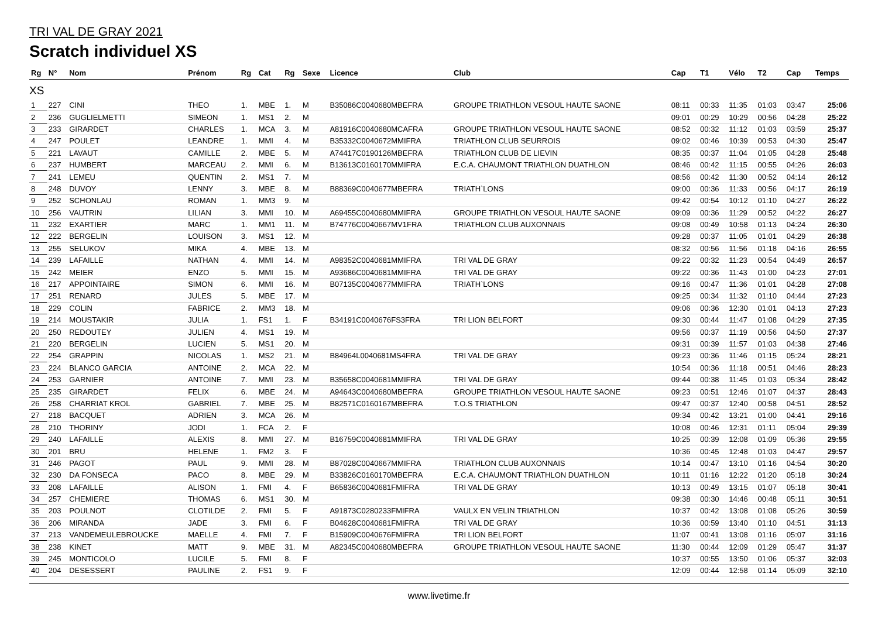TRI VAL DE GRAY 2021
Scratch individuel XS
| Rg | N° | Nom | Prénom | Rg | Cat | Rg | Sexe | Licence | Club | Cap | T1 | Vélo | T2 | Cap | Temps |
| --- | --- | --- | --- | --- | --- | --- | --- | --- | --- | --- | --- | --- | --- | --- | --- |
| XS | | | | | | | | | | | | | | | |
| 1 | 227 | CINI | THEO | 1. | MBE | 1. | M | B35086C0040680MBEFRA | GROUPE TRIATHLON VESOUL HAUTE SAONE | 08:11 | 00:33 | 11:35 | 01:03 | 03:47 | 25:06 |
| 2 | 236 | GUGLIELMETTI | SIMEON | 1. | MS1 | 2. | M | | | 09:01 | 00:29 | 10:29 | 00:56 | 04:28 | 25:22 |
| 3 | 233 | GIRARDET | CHARLES | 1. | MCA | 3. | M | A81916C0040680MCAFRA | GROUPE TRIATHLON VESOUL HAUTE SAONE | 08:52 | 00:32 | 11:12 | 01:03 | 03:59 | 25:37 |
| 4 | 247 | POULET | LEANDRE | 1. | MMI | 4. | M | B35332C0040672MMIFRA | TRIATHLON CLUB SEURROIS | 09:02 | 00:46 | 10:39 | 00:53 | 04:30 | 25:47 |
| 5 | 221 | LAVAUT | CAMILLE | 2. | MBE | 5. | M | A74417C0190126MBEFRA | TRIATHLON CLUB DE LIEVIN | 08:35 | 00:37 | 11:04 | 01:05 | 04:28 | 25:48 |
| 6 | 237 | HUMBERT | MARCEAU | 2. | MMI | 6. | M | B13613C0160170MMIFRA | E.C.A. CHAUMONT TRIATHLON DUATHLON | 08:46 | 00:42 | 11:15 | 00:55 | 04:26 | 26:03 |
| 7 | 241 | LEMEU | QUENTIN | 2. | MS1 | 7. | M | | | 08:56 | 00:42 | 11:30 | 00:52 | 04:14 | 26:12 |
| 8 | 248 | DUVOY | LENNY | 3. | MBE | 8. | M | B88369C0040677MBEFRA | TRIATH`LONS | 09:00 | 00:36 | 11:33 | 00:56 | 04:17 | 26:19 |
| 9 | 252 | SCHONLAU | ROMAN | 1. | MM3 | 9. | M | | | 09:42 | 00:54 | 10:12 | 01:10 | 04:27 | 26:22 |
| 10 | 256 | VAUTRIN | LILIAN | 3. | MMI | 10. | M | A69455C0040680MMIFRA | GROUPE TRIATHLON VESOUL HAUTE SAONE | 09:09 | 00:36 | 11:29 | 00:52 | 04:22 | 26:27 |
| 11 | 232 | EXARTIER | MARC | 1. | MM1 | 11. | M | B74776C0040667MV1FRA | TRIATHLON CLUB AUXONNAIS | 09:08 | 00:49 | 10:58 | 01:13 | 04:24 | 26:30 |
| 12 | 222 | BERGELIN | LOUISON | 3. | MS1 | 12. | M | | | 09:28 | 00:37 | 11:05 | 01:01 | 04:29 | 26:38 |
| 13 | 255 | SELUKOV | MIKA | 4. | MBE | 13. | M | | | 08:32 | 00:56 | 11:56 | 01:18 | 04:16 | 26:55 |
| 14 | 239 | LAFAILLE | NATHAN | 4. | MMI | 14. | M | A98352C0040681MMIFRA | TRI VAL DE GRAY | 09:22 | 00:32 | 11:23 | 00:54 | 04:49 | 26:57 |
| 15 | 242 | MEIER | ENZO | 5. | MMI | 15. | M | A93686C0040681MMIFRA | TRI VAL DE GRAY | 09:22 | 00:36 | 11:43 | 01:00 | 04:23 | 27:01 |
| 16 | 217 | APPOINTAIRE | SIMON | 6. | MMI | 16. | M | B07135C0040677MMIFRA | TRIATH`LONS | 09:16 | 00:47 | 11:36 | 01:01 | 04:28 | 27:08 |
| 17 | 251 | RENARD | JULES | 5. | MBE | 17. | M | | | 09:25 | 00:34 | 11:32 | 01:10 | 04:44 | 27:23 |
| 18 | 229 | COLIN | FABRICE | 2. | MM3 | 18. | M | | | 09:06 | 00:36 | 12:30 | 01:01 | 04:13 | 27:23 |
| 19 | 214 | MOUSTAKIR | JULIA | 1. | FS1 | 1. | F | B34191C0040676FS3FRA | TRI LION BELFORT | 09:30 | 00:44 | 11:47 | 01:08 | 04:29 | 27:35 |
| 20 | 250 | REDOUTEY | JULIEN | 4. | MS1 | 19. | M | | | 09:56 | 00:37 | 11:19 | 00:56 | 04:50 | 27:37 |
| 21 | 220 | BERGELIN | LUCIEN | 5. | MS1 | 20. | M | | | 09:31 | 00:39 | 11:57 | 01:03 | 04:38 | 27:46 |
| 22 | 254 | GRAPPIN | NICOLAS | 1. | MS2 | 21. | M | B84964L0040681MS4FRA | TRI VAL DE GRAY | 09:23 | 00:36 | 11:46 | 01:15 | 05:24 | 28:21 |
| 23 | 224 | BLANCO GARCIA | ANTOINE | 2. | MCA | 22. | M | | | 10:54 | 00:36 | 11:18 | 00:51 | 04:46 | 28:23 |
| 24 | 253 | GARNIER | ANTOINE | 7. | MMI | 23. | M | B35658C0040681MMIFRA | TRI VAL DE GRAY | 09:44 | 00:38 | 11:45 | 01:03 | 05:34 | 28:42 |
| 25 | 235 | GIRARDET | FELIX | 6. | MBE | 24. | M | A94643C0040680MBEFRA | GROUPE TRIATHLON VESOUL HAUTE SAONE | 09:23 | 00:51 | 12:46 | 01:07 | 04:37 | 28:43 |
| 26 | 258 | CHARRIAT KROL | GABRIEL | 7. | MBE | 25. | M | B82571C0160167MBEFRA | T.O.S TRIATHLON | 09:47 | 00:37 | 12:40 | 00:58 | 04:51 | 28:52 |
| 27 | 218 | BACQUET | ADRIEN | 3. | MCA | 26. | M | | | 09:34 | 00:42 | 13:21 | 01:00 | 04:41 | 29:16 |
| 28 | 210 | THORINY | JODI | 1. | FCA | 2. | F | | | 10:08 | 00:46 | 12:31 | 01:11 | 05:04 | 29:39 |
| 29 | 240 | LAFAILLE | ALEXIS | 8. | MMI | 27. | M | B16759C0040681MMIFRA | TRI VAL DE GRAY | 10:25 | 00:39 | 12:08 | 01:09 | 05:36 | 29:55 |
| 30 | 201 | BRU | HELENE | 1. | FM2 | 3. | F | | | 10:36 | 00:45 | 12:48 | 01:03 | 04:47 | 29:57 |
| 31 | 246 | PAGOT | PAUL | 9. | MMI | 28. | M | B87028C0040667MMIFRA | TRIATHLON CLUB AUXONNAIS | 10:14 | 00:47 | 13:10 | 01:16 | 04:54 | 30:20 |
| 32 | 230 | DA FONSECA | PACO | 8. | MBE | 29. | M | B33826C0160170MBEFRA | E.C.A. CHAUMONT TRIATHLON DUATHLON | 10:11 | 01:16 | 12:22 | 01:20 | 05:18 | 30:24 |
| 33 | 208 | LAFAILLE | ALISON | 1. | FMI | 4. | F | B65836C0040681FMIFRA | TRI VAL DE GRAY | 10:13 | 00:49 | 13:15 | 01:07 | 05:18 | 30:41 |
| 34 | 257 | CHEMIERE | THOMAS | 6. | MS1 | 30. | M | | | 09:38 | 00:30 | 14:46 | 00:48 | 05:11 | 30:51 |
| 35 | 203 | POULNOT | CLOTILDE | 2. | FMI | 5. | F | A91873C0280233FMIFRA | VAULX EN VELIN TRIATHLON | 10:37 | 00:42 | 13:08 | 01:08 | 05:26 | 30:59 |
| 36 | 206 | MIRANDA | JADE | 3. | FMI | 6. | F | B04628C0040681FMIFRA | TRI VAL DE GRAY | 10:36 | 00:59 | 13:40 | 01:10 | 04:51 | 31:13 |
| 37 | 213 | VANDEMEULEBROUCKE | MAELLE | 4. | FMI | 7. | F | B15909C0040676FMIFRA | TRI LION BELFORT | 11:07 | 00:41 | 13:08 | 01:16 | 05:07 | 31:16 |
| 38 | 238 | KINET | MATT | 9. | MBE | 31. | M | A82345C0040680MBEFRA | GROUPE TRIATHLON VESOUL HAUTE SAONE | 11:30 | 00:44 | 12:09 | 01:29 | 05:47 | 31:37 |
| 39 | 245 | MONTICOLO | LUCILE | 5. | FMI | 8. | F | | | 10:37 | 00:55 | 13:50 | 01:06 | 05:37 | 32:03 |
| 40 | 204 | DESESSERT | PAULINE | 2. | FS1 | 9. | F | | | 12:09 | 00:44 | 12:58 | 01:14 | 05:09 | 32:10 |
www.livetime.fr